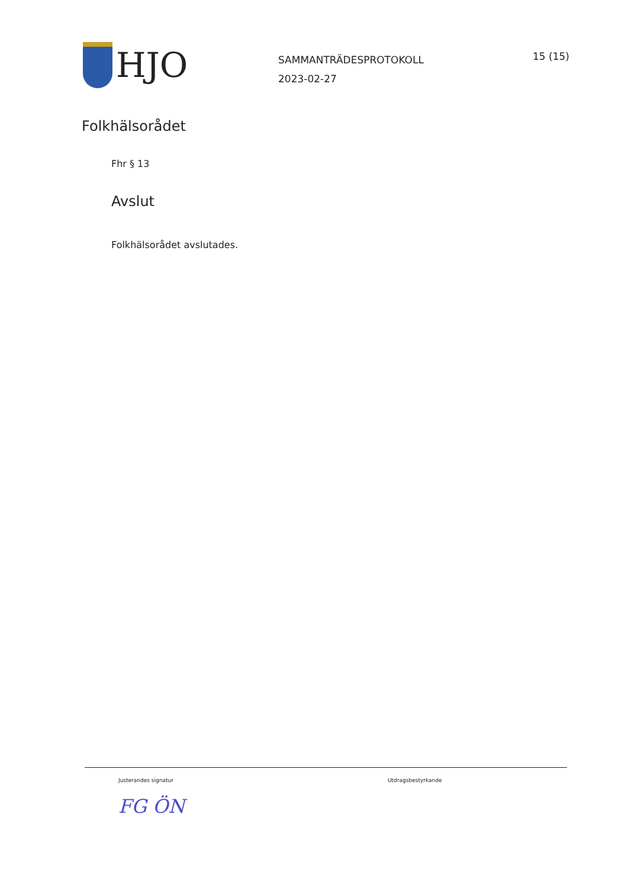HJO
SAMMANTRÄDESPROTOKOLL
2023-02-27
15 (15)
Folkhälsorådet
Fhr § 13
Avslut
Folkhälsorådet avslutades.
Justerandes signatur
FG ÖN
Utdragsbestyrkande